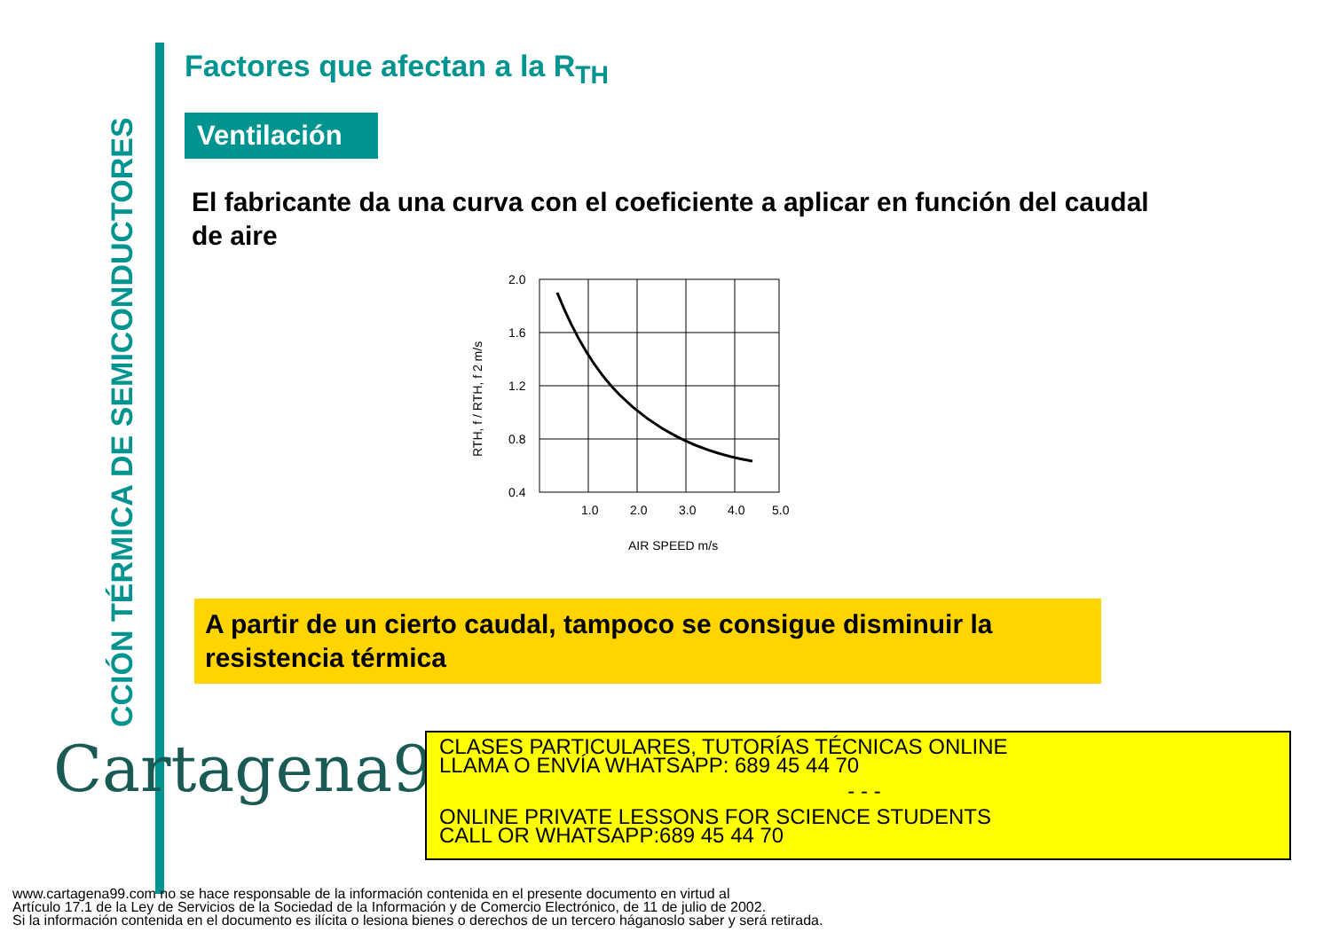CCIÓN TÉRMICA DE SEMICONDUCTORES
Factores que afectan a la R<sub>TH</sub>
Ventilación
El fabricante da una curva con el coeficiente a aplicar en función del caudal de aire
2.0
1.6
1.2
0.8
0.4
1.0
2.0
3.0
4.0
5.0
AIR SPEED m/s
RTH, f / RTH, f 2 m/s
A partir de un cierto caudal, tampoco se consigue disminuir la resistencia térmica
Cartagena99
CLASES PARTICULARES, TUTORÍAS TÉCNICAS ONLINE
LLAMA O ENVÍA WHATSAPP: 689 45 44 70
- - -
ONLINE PRIVATE LESSONS FOR SCIENCE STUDENTS
CALL OR WHATSAPP:689 45 44 70
www.cartagena99.com no se hace responsable de la información contenida en el presente documento en virtud al
Artículo 17.1 de la Ley de Servicios de la Sociedad de la Información y de Comercio Electrónico, de 11 de julio de 2002.
Si la información contenida en el documento es ilícita o lesiona bienes o derechos de un tercero háganoslo saber y será retirada.